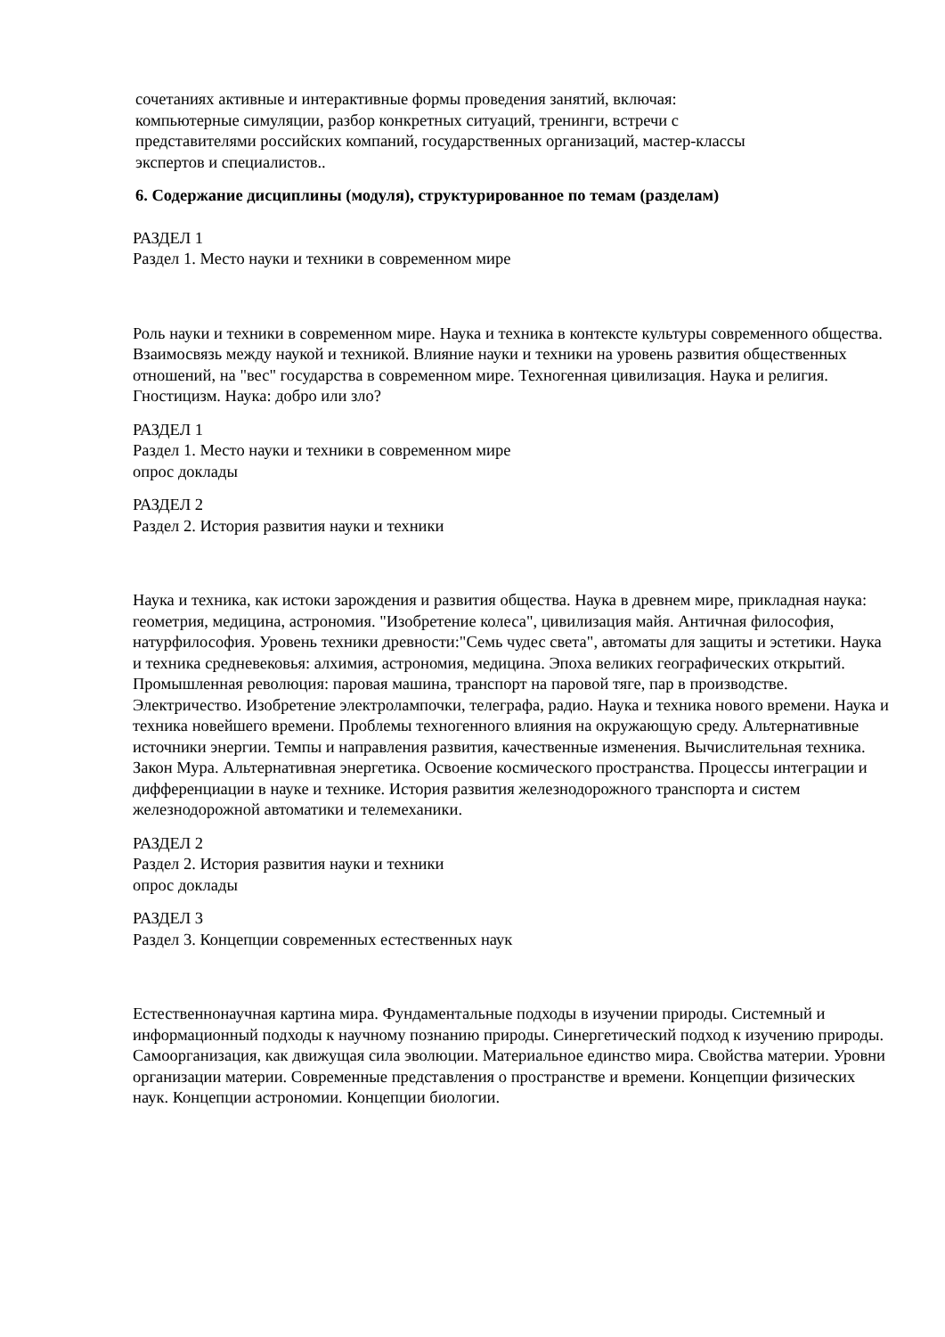сочетаниях активные и интерактивные формы проведения занятий, включая:
компьютерные симуляции, разбор конкретных ситуаций, тренинги, встречи с
представителями российских компаний, государственных организаций, мастер-классы
экспертов и специалистов..
6. Содержание дисциплины (модуля), структурированное по темам (разделам)
РАЗДЕЛ 1
Раздел 1. Место науки и техники в современном мире
Роль науки и техники в современном мире. Наука и техника в контексте культуры современного общества. Взаимосвязь между наукой и техникой. Влияние науки и техники на уровень развития общественных отношений, на "вес" государства в современном мире. Техногенная цивилизация. Наука и религия. Гностицизм. Наука: добро или зло?
РАЗДЕЛ 1
Раздел 1. Место науки и техники в современном мире
опрос доклады
РАЗДЕЛ 2
Раздел 2. История развития науки и техники
Наука и техника, как истоки зарождения и развития общества. Наука в древнем мире, прикладная наука: геометрия, медицина, астрономия. "Изобретение колеса", цивилизация майя. Античная философия, натурфилософия. Уровень техники древности:"Семь чудес света", автоматы для защиты и эстетики. Наука и техника средневековья: алхимия, астрономия, медицина. Эпоха великих географических открытий. Промышленная революция: паровая машина, транспорт на паровой тяге, пар в производстве. Электричество. Изобретение электролампочки, телеграфа, радио. Наука и техника нового времени. Наука и техника новейшего времени. Проблемы техногенного влияния на окружающую среду. Альтернативные источники энергии. Темпы и направления развития, качественные изменения. Вычислительная техника. Закон Мура. Альтернативная энергетика. Освоение космического пространства. Процессы интеграции и дифференциации в науке и технике. История развития железнодорожного транспорта и систем железнодорожной автоматики и телемеханики.
РАЗДЕЛ 2
Раздел 2. История развития науки и техники
опрос доклады
РАЗДЕЛ 3
Раздел 3. Концепции современных естественных наук
Естественнонаучная картина мира. Фундаментальные подходы в изучении природы. Системный и информационный подходы к научному познанию природы. Синергетический подход к изучению природы. Самоорганизация, как движущая сила эволюции. Материальное единство мира. Свойства материи. Уровни организации материи. Современные представления о пространстве и времени. Концепции физических наук. Концепции астрономии. Концепции биологии.